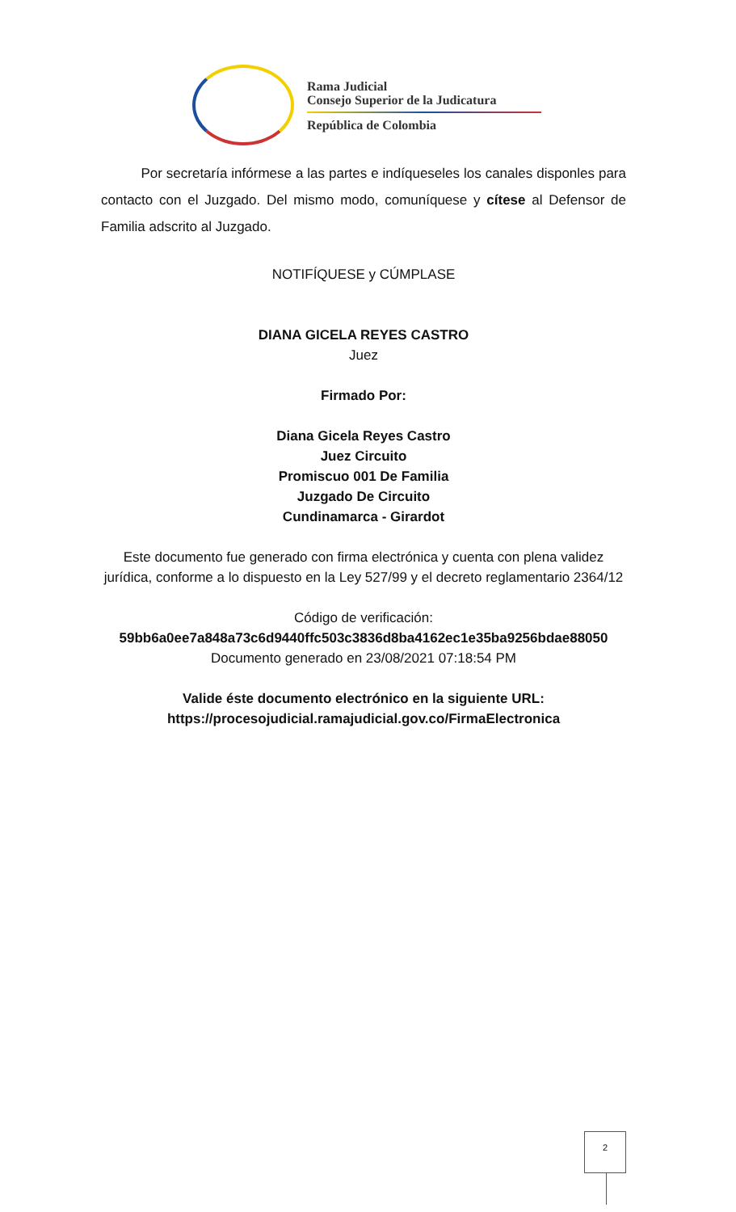Rama Judicial
Consejo Superior de la Judicatura
República de Colombia
Por secretaría infórmese a las partes e indíqueseles los canales disponles para contacto con el Juzgado. Del mismo modo, comuníquese y cítese al Defensor de Familia adscrito al Juzgado.
NOTIFÍQUESE y CÚMPLASE
DIANA GICELA REYES CASTRO
Juez
Firmado Por:
Diana Gicela Reyes Castro
Juez Circuito
Promiscuo 001 De Familia
Juzgado De Circuito
Cundinamarca - Girardot
Este documento fue generado con firma electrónica y cuenta con plena validez jurídica, conforme a lo dispuesto en la Ley 527/99 y el decreto reglamentario 2364/12
Código de verificación:
59bb6a0ee7a848a73c6d9440ffc503c3836d8ba4162ec1e35ba9256bdae88050
Documento generado en 23/08/2021 07:18:54 PM
Valide éste documento electrónico en la siguiente URL:
https://procesojudicial.ramajudicial.gov.co/FirmaElectronica
2